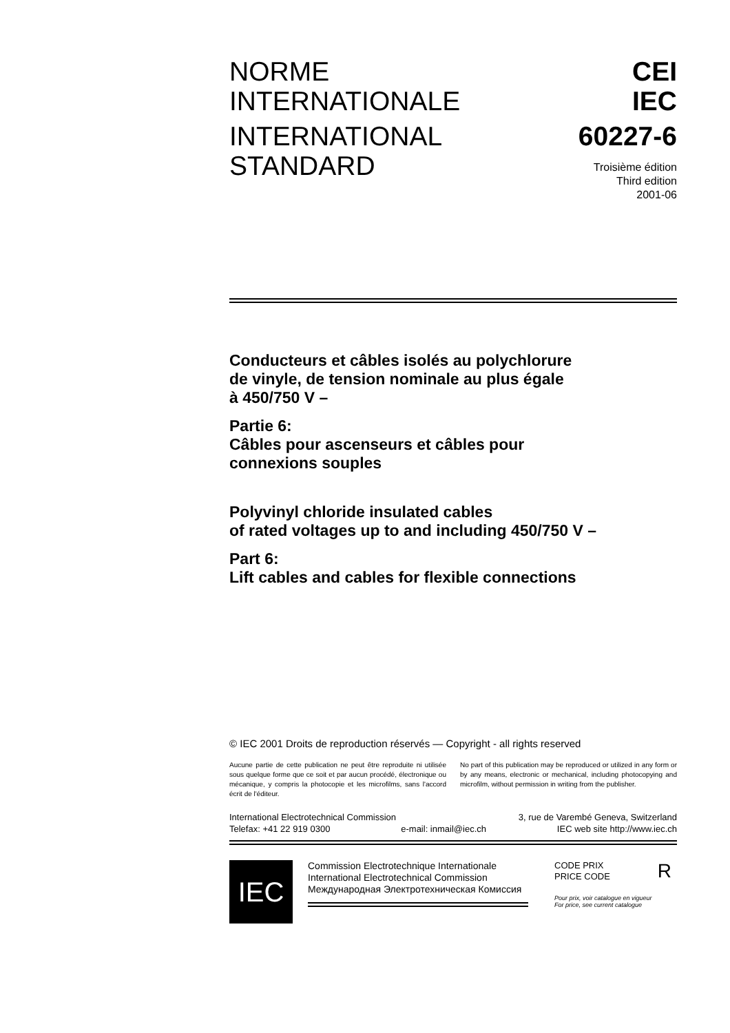NORME
INTERNATIONALE
INTERNATIONAL
STANDARD
CEI
IEC
60227-6
Troisième édition
Third edition
2001-06
Conducteurs et câbles isolés au polychlorure
de vinyle, de tension nominale au plus égale
à 450/750 V –
Partie 6:
Câbles pour ascenseurs et câbles pour
connexions souples
Polyvinyl chloride insulated cables
of rated voltages up to and including 450/750 V –
Part 6:
Lift cables and cables for flexible connections
© IEC 2001 Droits de reproduction réservés — Copyright - all rights reserved
Aucune partie de cette publication ne peut être reproduite ni utilisée sous quelque forme que ce soit et par aucun procédé, électronique ou mécanique, y compris la photocopie et les microfilms, sans l'accord écrit de l'éditeur.
No part of this publication may be reproduced or utilized in any form or by any means, electronic or mechanical, including photocopying and microfilm, without permission in writing from the publisher.
International Electrotechnical Commission 3, rue de Varembé Geneva, Switzerland
Telefax: +41 22 919 0300 e-mail: inmail@iec.ch IEC web site http://www.iec.ch
IEC
Commission Electrotechnique Internationale
International Electrotechnical Commission
Международная Электротехническая Комиссия
CODE PRIX
PRICE CODE R
Pour prix, voir catalogue en vigueur
For price, see current catalogue